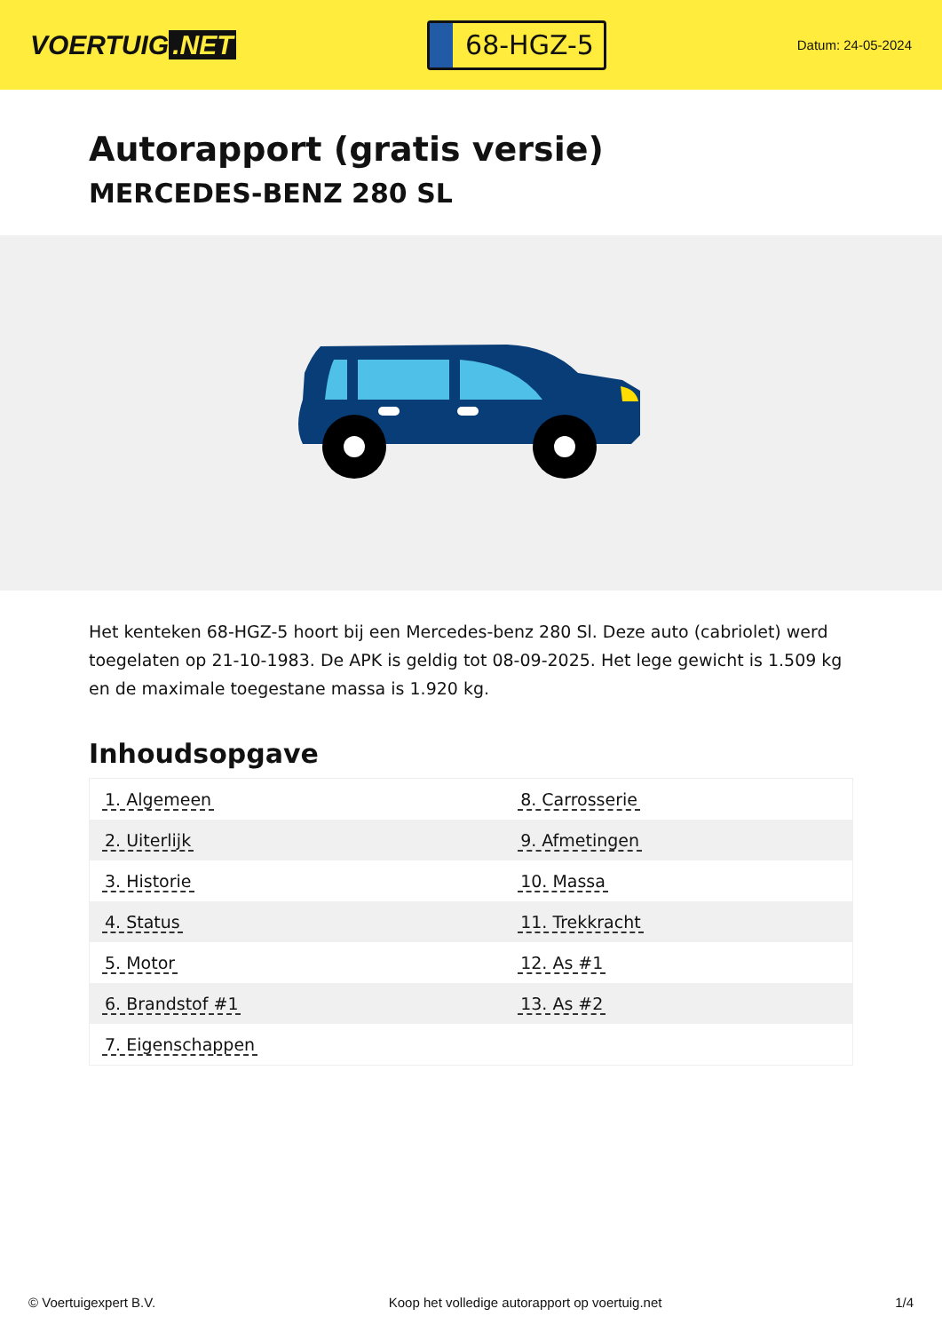VOERTUIG.NET
68-HGZ-5
Datum: 24-05-2024
Autorapport (gratis versie)
MERCEDES-BENZ 280 SL
Het kenteken 68-HGZ-5 hoort bij een Mercedes-benz 280 Sl. Deze auto (cabriolet) werd toegelaten op 21-10-1983. De APK is geldig tot 08-09-2025. Het lege gewicht is 1.509 kg en de maximale toegestane massa is 1.920 kg.
Inhoudsopgave
| 1. Algemeen | 8. Carrosserie |
| 2. Uiterlijk | 9. Afmetingen |
| 3. Historie | 10. Massa |
| 4. Status | 11. Trekkracht |
| 5. Motor | 12. As #1 |
| 6. Brandstof #1 | 13. As #2 |
| 7. Eigenschappen | |
© Voertuigexpert B.V. Koop het volledige autorapport op voertuig.net 1/4